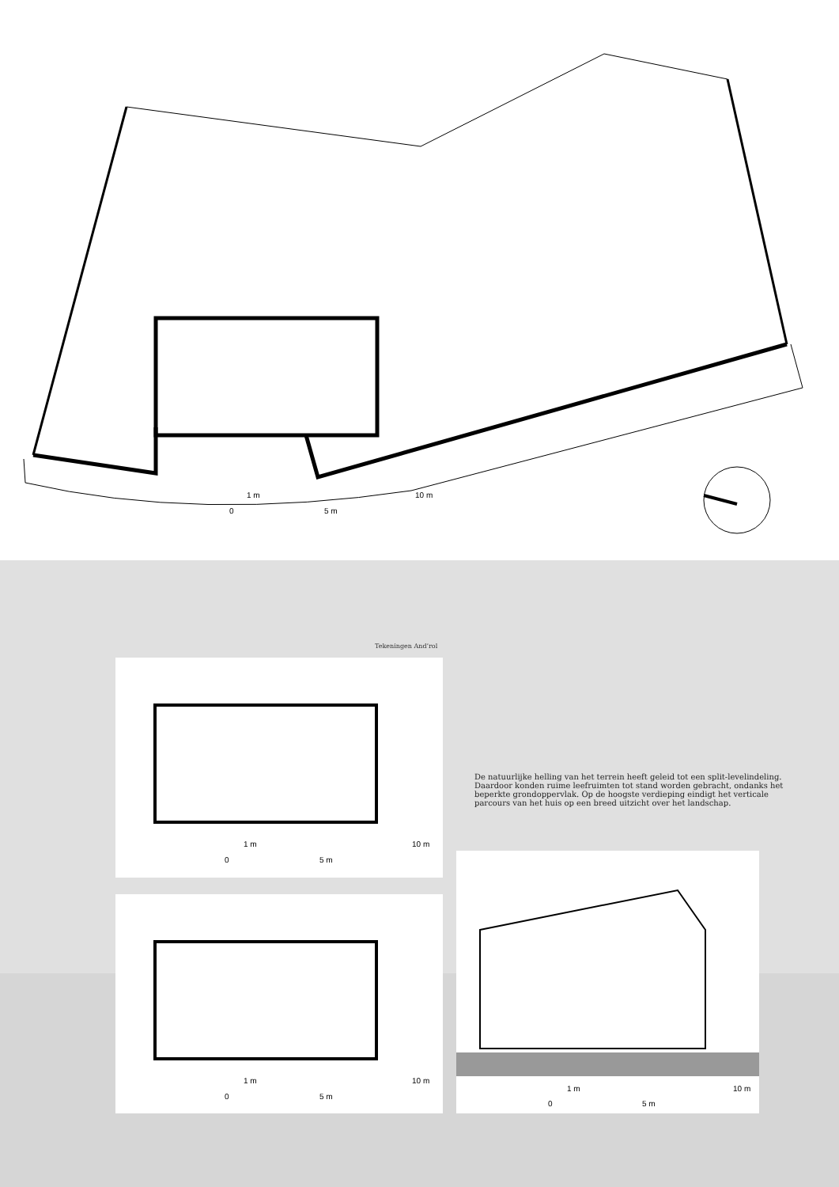1 m 10 m
0 5 m
Tekeningen And’rol
1 m 10 m
0 5 m
1 m 10 m
0 5 m
De natuurlijke helling van het terrein heeft geleid tot een split-levelindeling. Daardoor konden ruime leefruimten tot stand worden gebracht, ondanks het beperkte grondoppervlak. Op de hoogste verdieping eindigt het verticale parcours van het huis op een breed uitzicht over het landschap.
1 m 10 m
0 5 m